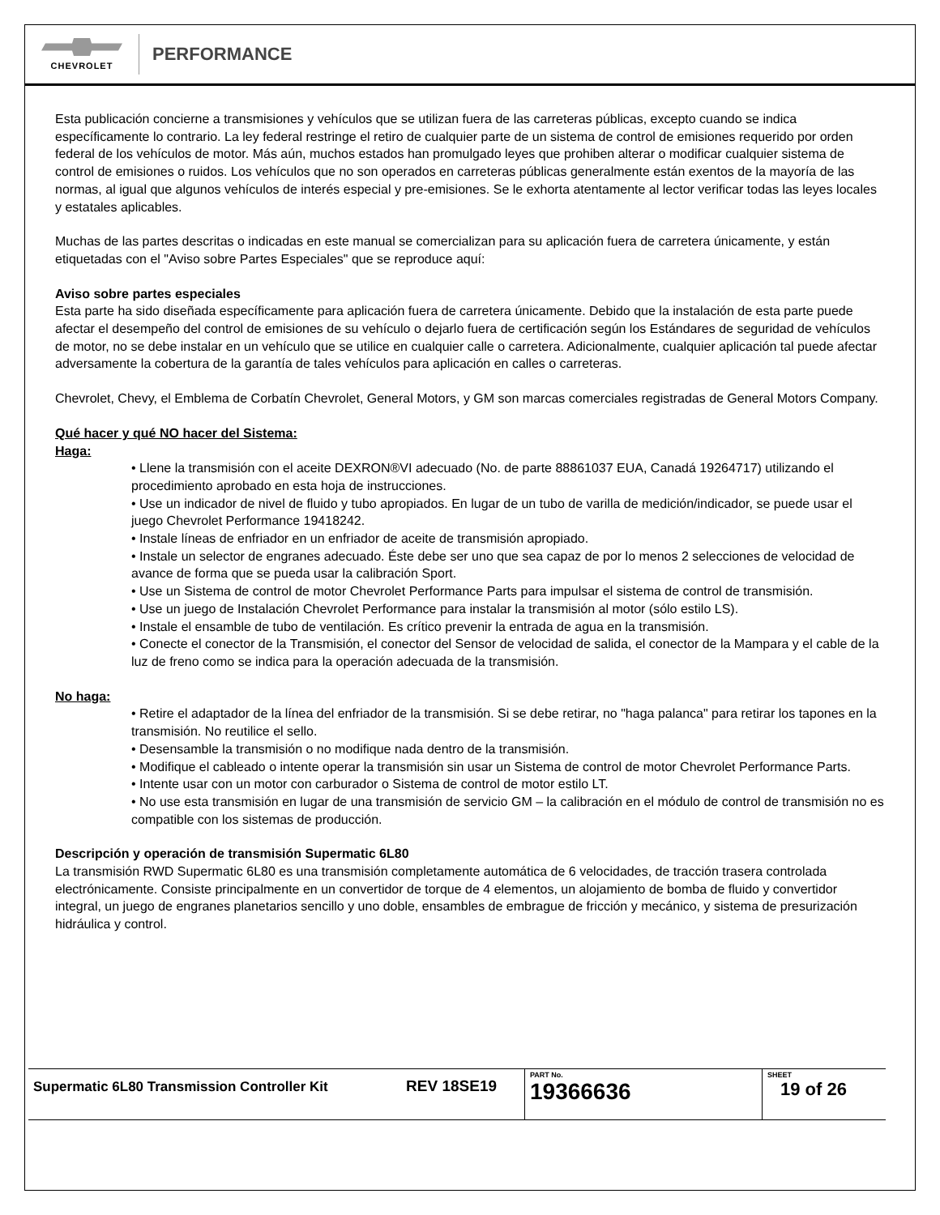CHEVROLET
PERFORMANCE
Esta publicación concierne a transmisiones y vehículos que se utilizan fuera de las carreteras públicas, excepto cuando se indica específicamente lo contrario. La ley federal restringe el retiro de cualquier parte de un sistema de control de emisiones requerido por orden federal de los vehículos de motor. Más aún, muchos estados han promulgado leyes que prohiben alterar o modificar cualquier sistema de control de emisiones o ruidos. Los vehículos que no son operados en carreteras públicas generalmente están exentos de la mayoría de las normas, al igual que algunos vehículos de interés especial y pre-emisiones. Se le exhorta atentamente al lector verificar todas las leyes locales y estatales aplicables.
Muchas de las partes descritas o indicadas en este manual se comercializan para su aplicación fuera de carretera únicamente, y están etiquetadas con el "Aviso sobre Partes Especiales" que se reproduce aquí:
Aviso sobre partes especiales
Esta parte ha sido diseñada específicamente para aplicación fuera de carretera únicamente. Debido que la instalación de esta parte puede afectar el desempeño del control de emisiones de su vehículo o dejarlo fuera de certificación según los Estándares de seguridad de vehículos de motor, no se debe instalar en un vehículo que se utilice en cualquier calle o carretera. Adicionalmente, cualquier aplicación tal puede afectar adversamente la cobertura de la garantía de tales vehículos para aplicación en calles o carreteras.
Chevrolet, Chevy, el Emblema de Corbatín Chevrolet, General Motors, y GM son marcas comerciales registradas de General Motors Company.
Qué hacer y qué NO hacer del Sistema:
Haga:
• Llene la transmisión con el aceite DEXRON®VI adecuado (No. de parte 88861037 EUA, Canadá 19264717) utilizando el procedimiento aprobado en esta hoja de instrucciones.
• Use un indicador de nivel de fluido y tubo apropiados. En lugar de un tubo de varilla de medición/indicador, se puede usar el juego Chevrolet Performance 19418242.
• Instale líneas de enfriador en un enfriador de aceite de transmisión apropiado.
• Instale un selector de engranes adecuado. Éste debe ser uno que sea capaz de por lo menos 2 selecciones de velocidad de avance de forma que se pueda usar la calibración Sport.
• Use un Sistema de control de motor Chevrolet Performance Parts para impulsar el sistema de control de transmisión.
• Use un juego de Instalación Chevrolet Performance para instalar la transmisión al motor (sólo estilo LS).
• Instale el ensamble de tubo de ventilación. Es crítico prevenir la entrada de agua en la transmisión.
• Conecte el conector de la Transmisión, el conector del Sensor de velocidad de salida, el conector de la Mampara y el cable de la luz de freno como se indica para la operación adecuada de la transmisión.
No haga:
• Retire el adaptador de la línea del enfriador de la transmisión. Si se debe retirar, no "haga palanca" para retirar los tapones en la transmisión. No reutilice el sello.
• Desensamble la transmisión o no modifique nada dentro de la transmisión.
• Modifique el cableado o intente operar la transmisión sin usar un Sistema de control de motor Chevrolet Performance Parts.
• Intente usar con un motor con carburador o Sistema de control de motor estilo LT.
• No use esta transmisión en lugar de una transmisión de servicio GM – la calibración en el módulo de control de transmisión no es compatible con los sistemas de producción.
Descripción y operación de transmisión Supermatic 6L80
La transmisión RWD Supermatic 6L80 es una transmisión completamente automática de 6 velocidades, de tracción trasera controlada electrónicamente. Consiste principalmente en un convertidor de torque de 4 elementos, un alojamiento de bomba de fluido y convertidor integral, un juego de engranes planetarios sencillo y uno doble, ensambles de embrague de fricción y mecánico, y sistema de presurización hidráulica y control.
| Supermatic 6L80 Transmission Controller Kit | REV 18SE19 | PART No. 19366636 | SHEET 19 of 26 |